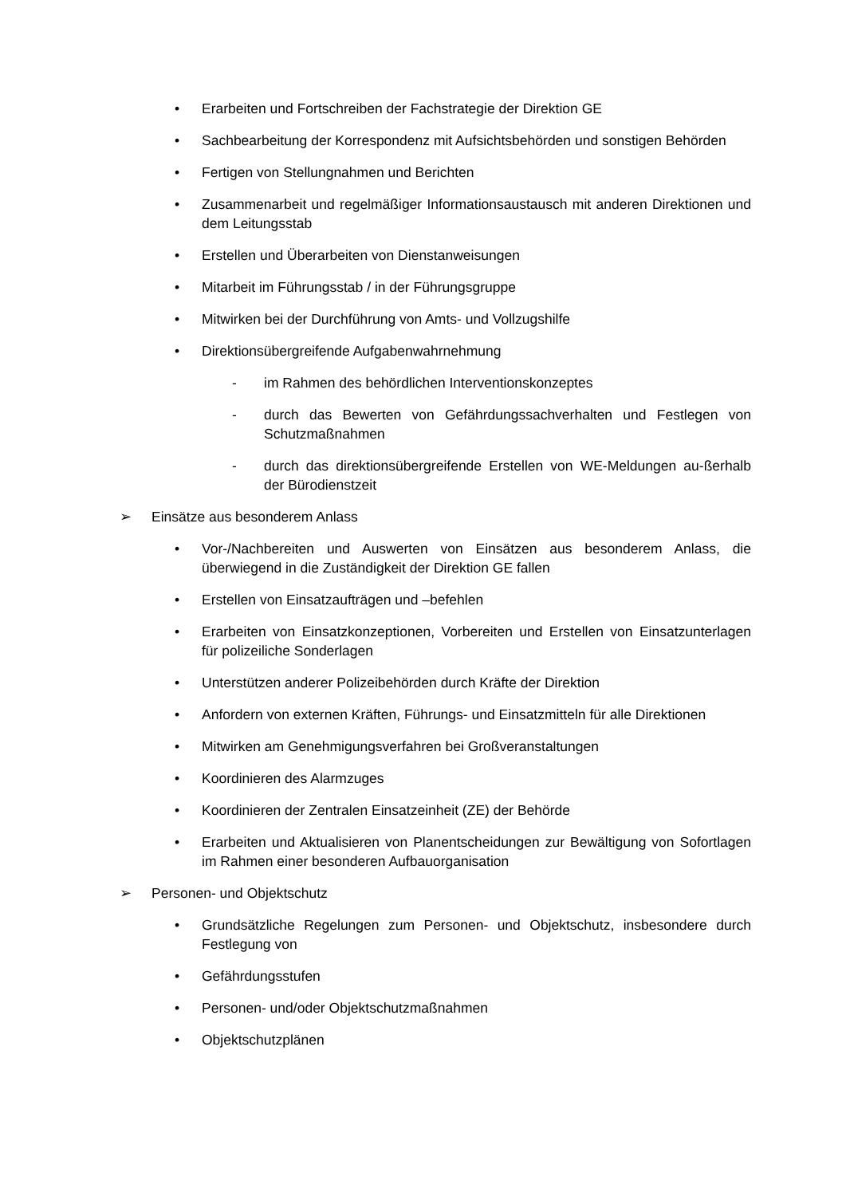• Erarbeiten und Fortschreiben der Fachstrategie der Direktion GE
• Sachbearbeitung der Korrespondenz mit Aufsichtsbehörden und sonstigen Behörden
• Fertigen von Stellungnahmen und Berichten
• Zusammenarbeit und regelmäßiger Informationsaustausch mit anderen Direktionen und dem Leitungsstab
• Erstellen und Überarbeiten von Dienstanweisungen
• Mitarbeit im Führungsstab / in der Führungsgruppe
• Mitwirken bei der Durchführung von Amts- und Vollzugshilfe
• Direktionsübergreifende Aufgabenwahrnehmung
- im Rahmen des behördlichen Interventionskonzeptes
- durch das Bewerten von Gefährdungssachverhalten und Festlegen von Schutzmaßnahmen
- durch das direktionsübergreifende Erstellen von WE-Meldungen au-ßerhalb der Bürodienstzeit
➢ Einsätze aus besonderem Anlass
• Vor-/Nachbereiten und Auswerten von Einsätzen aus besonderem Anlass, die überwiegend in die Zuständigkeit der Direktion GE fallen
• Erstellen von Einsatzaufträgen und –befehlen
• Erarbeiten von Einsatzkonzeptionen, Vorbereiten und Erstellen von Einsatzunterlagen für polizeiliche Sonderlagen
• Unterstützen anderer Polizeibehörden durch Kräfte der Direktion
• Anfordern von externen Kräften, Führungs- und Einsatzmitteln für alle Direktionen
• Mitwirken am Genehmigungsverfahren bei Großveranstaltungen
• Koordinieren des Alarmzuges
• Koordinieren der Zentralen Einsatzeinheit (ZE) der Behörde
• Erarbeiten und Aktualisieren von Planentscheidungen zur Bewältigung von Sofortlagen im Rahmen einer besonderen Aufbauorganisation
➢ Personen- und Objektschutz
• Grundsätzliche Regelungen zum Personen- und Objektschutz, insbesondere durch Festlegung von
• Gefährdungsstufen
• Personen- und/oder Objektschutzmaßnahmen
• Objektschutzplänen